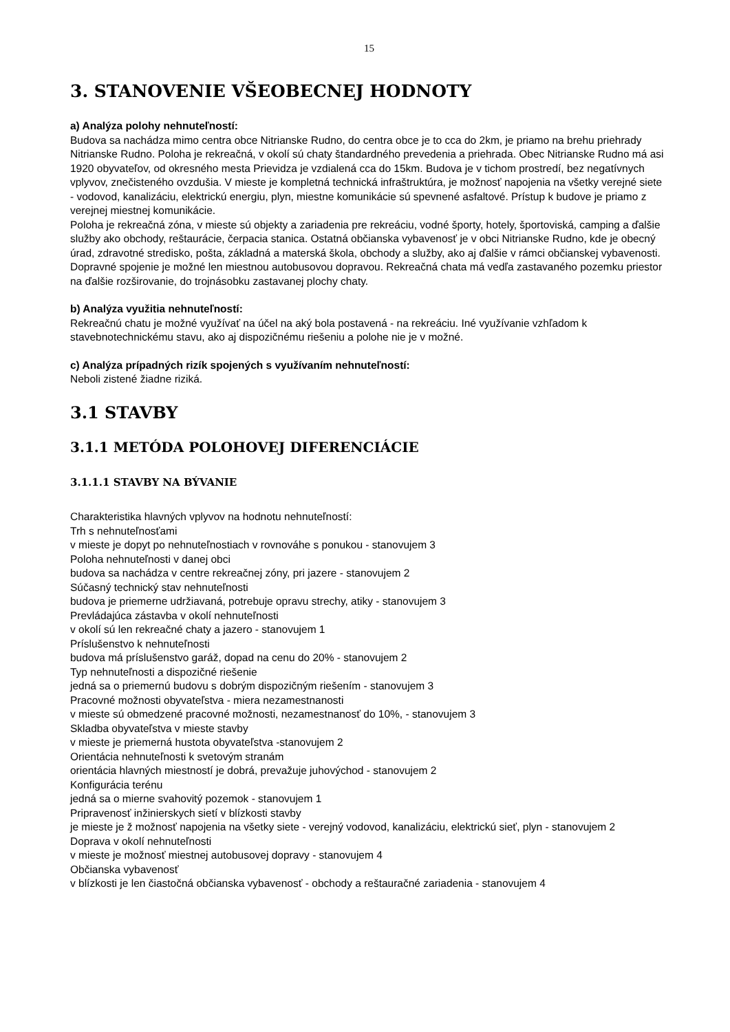15
3. STANOVENIE VŠEOBECNEJ HODNOTY
a) Analýza polohy nehnuteľností:
Budova sa nachádza mimo centra obce Nitrianske Rudno, do centra obce je to cca do 2km, je priamo na brehu priehrady Nitrianske Rudno. Poloha je rekreačná, v okolí sú chaty štandardného prevedenia a priehrada. Obec Nitrianske Rudno má asi 1920 obyvateľov, od okresného mesta Prievidza je vzdialená cca do 15km. Budova je v tichom prostredí, bez negatívnych vplyvov, znečisteného ovzdušia. V mieste je kompletná technická infraštruktúra, je možnosť napojenia na všetky verejné siete - vodovod, kanalizáciu, elektrickú energiu, plyn, miestne komunikácie sú spevnené asfaltové. Prístup k budove je priamo z verejnej miestnej komunikácie.
Poloha je rekreačná zóna, v mieste sú objekty a zariadenia pre rekreáciu, vodné športy, hotely, športoviská, camping a ďalšie služby ako obchody, reštaurácie, čerpacia stanica. Ostatná občianska vybavenosť je v obci Nitrianske Rudno, kde je obecný úrad, zdravotné stredisko, pošta, základná a materská škola, obchody a služby, ako aj ďalšie v rámci občianskej vybavenosti.
Dopravné spojenie je možné len miestnou autobusovou dopravou. Rekreačná chata má vedľa zastavaného pozemku priestor na ďalšie rozširovanie, do trojnásobku zastavanej plochy chaty.
b) Analýza využitia nehnuteľností:
Rekreačnú chatu je možné využívať na účel na aký bola postavená - na rekreáciu. Iné využívanie vzhľadom k stavebnotechnickému stavu, ako aj dispozičnému riešeniu a polohe nie je v možné.
c) Analýza prípadných rizík spojených s využívaním nehnuteľností:
Neboli zistené žiadne riziká.
3.1 STAVBY
3.1.1 METÓDA POLOHOVEJ DIFERENCIÁCIE
3.1.1.1 STAVBY NA BÝVANIE
Charakteristika hlavných vplyvov na hodnotu nehnuteľností:
Trh s nehnuteľnosťami
v mieste je dopyt po nehnuteľnostiach v rovnováhe s ponukou - stanovujem 3
Poloha nehnuteľnosti v danej obci
budova sa nachádza v centre rekreačnej zóny, pri jazere - stanovujem 2
Súčasný technický stav nehnuteľnosti
budova je priemerne udržiavaná, potrebuje opravu strechy, atiky - stanovujem 3
Prevládajúca zástavba v okolí nehnuteľnosti
v okolí sú len rekreačné chaty a jazero - stanovujem 1
Príslušenstvo k nehnuteľnosti
budova má príslušenstvo garáž, dopad na cenu do 20% - stanovujem 2
Typ nehnuteľnosti a dispozičné riešenie
jedná sa o priemernú budovu s dobrým dispozičným riešením - stanovujem 3
Pracovné možnosti obyvateľstva - miera nezamestnanosti
v mieste sú obmedzené pracovné možnosti, nezamestnanosť do 10%, - stanovujem 3
Skladba obyvateľstva v mieste stavby
v mieste je priemerná hustota obyvateľstva -stanovujem 2
Orientácia nehnuteľnosti k svetovým stranám
orientácia hlavných miestností je dobrá, prevažuje juhovýchod - stanovujem 2
Konfigurácia terénu
jedná sa o mierne svahovitý pozemok - stanovujem 1
Pripravenosť inžinierskych sietí v blízkosti stavby
je mieste je ž možnosť napojenia na všetky siete - verejný vodovod, kanalizáciu, elektrickú sieť, plyn - stanovujem 2
Doprava v okolí nehnuteľnosti
v mieste je možnosť miestnej autobusovej dopravy - stanovujem 4
Občianska vybavenosť
v blízkosti je len čiastočná občianska vybavenosť - obchody a reštauračné zariadenia - stanovujem 4